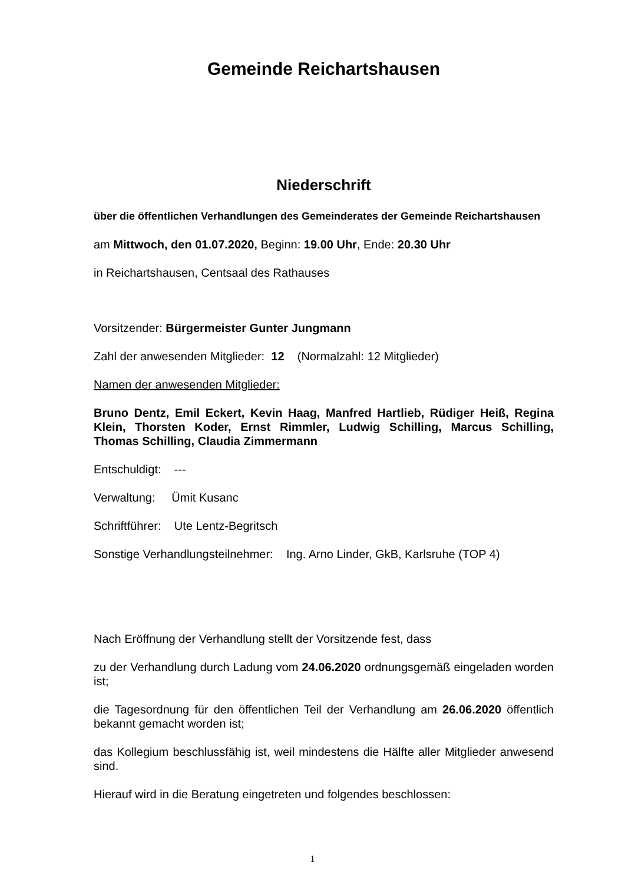Gemeinde Reichartshausen
Niederschrift
über die öffentlichen Verhandlungen des Gemeinderates der Gemeinde Reichartshausen
am Mittwoch, den 01.07.2020, Beginn: 19.00 Uhr, Ende: 20.30 Uhr
in Reichartshausen, Centsaal des Rathauses
Vorsitzender: Bürgermeister Gunter Jungmann
Zahl der anwesenden Mitglieder: 12 (Normalzahl: 12 Mitglieder)
Namen der anwesenden Mitglieder:
Bruno Dentz, Emil Eckert, Kevin Haag, Manfred Hartlieb, Rüdiger Heiß, Regina Klein, Thorsten Koder, Ernst Rimmler, Ludwig Schilling, Marcus Schilling, Thomas Schilling, Claudia Zimmermann
Entschuldigt: ---
Verwaltung: Ümit Kusanc
Schriftführer: Ute Lentz-Begritsch
Sonstige Verhandlungsteilnehmer: Ing. Arno Linder, GkB, Karlsruhe (TOP 4)
Nach Eröffnung der Verhandlung stellt der Vorsitzende fest, dass
zu der Verhandlung durch Ladung vom 24.06.2020 ordnungsgemäß eingeladen worden ist;
die Tagesordnung für den öffentlichen Teil der Verhandlung am 26.06.2020 öffentlich bekannt gemacht worden ist;
das Kollegium beschlussfähig ist, weil mindestens die Hälfte aller Mitglieder anwesend sind.
Hierauf wird in die Beratung eingetreten und folgendes beschlossen:
1